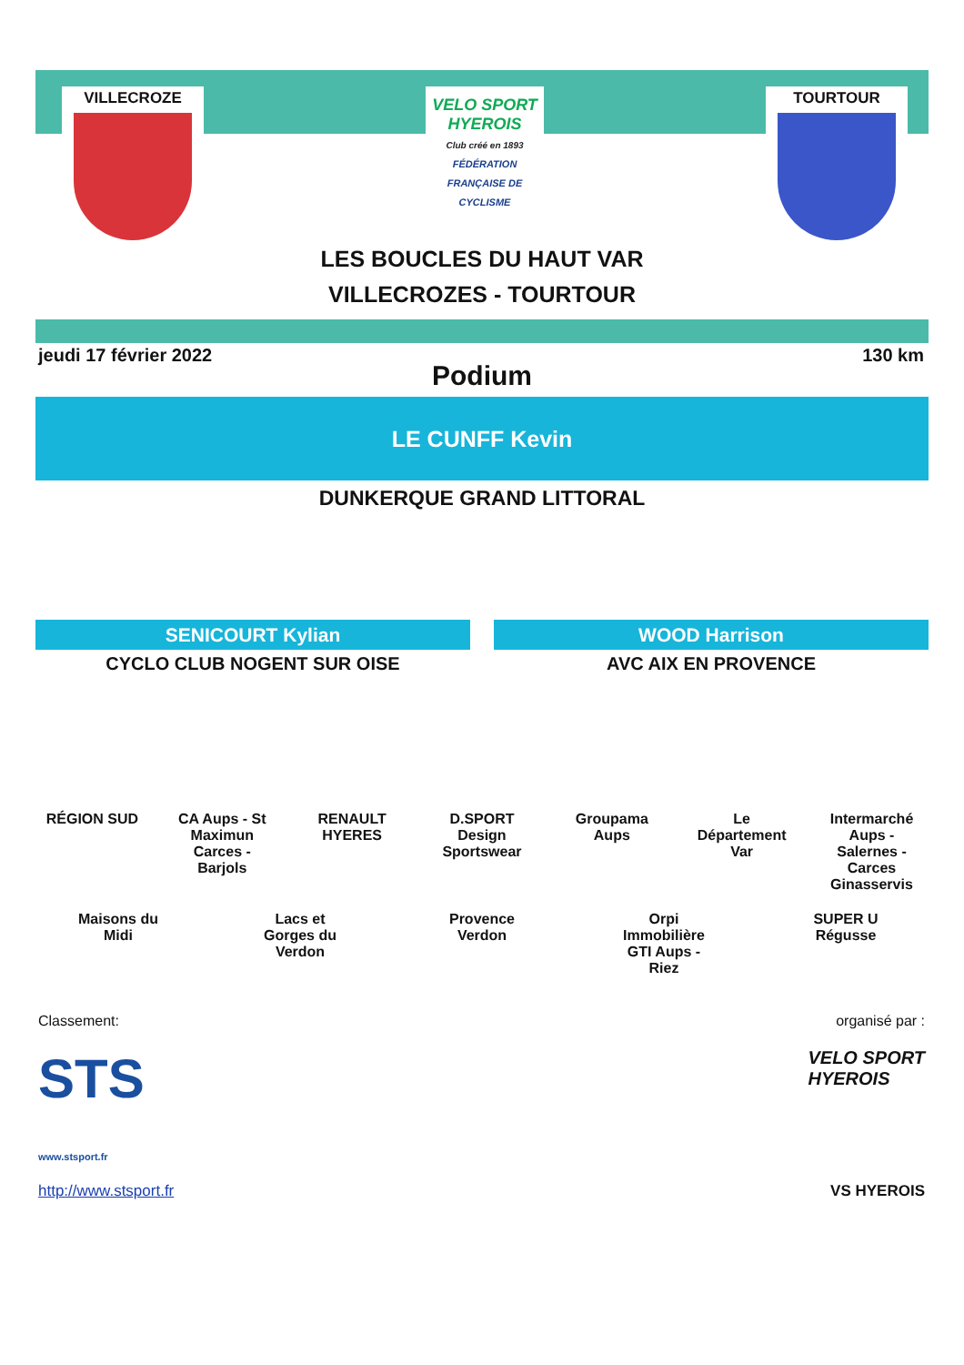VILLECROZE
VELO SPORT HYEROIS
Club créé en 1893
FÉDÉRATION FRANÇAISE DE CYCLISME
TOURTOUR
LES BOUCLES DU HAUT VAR
VILLECROZES - TOURTOUR
jeudi 17 février 2022 130 km
Podium
LE CUNFF Kevin
DUNKERQUE GRAND LITTORAL
SENICOURT Kylian
CYCLO CLUB NOGENT SUR OISE
WOOD Harrison
AVC AIX EN PROVENCE
RÉGION SUD CA Aups - St Maximun Carces - Barjols RENAULT HYERES D.SPORT Design Sportswear Groupama Aups Le Département Var Intermarché Aups - Salernes - Carces Ginasservis Maisons du Midi Lacs et Gorges du Verdon Provence Verdon Orpi Immobilière GTI Aups - Riez SUPER U Régusse
Classement: organisé par :
STS
www.stsport.fr VELO SPORT
HYEROIS
http://www.stsport.fr VS HYEROIS